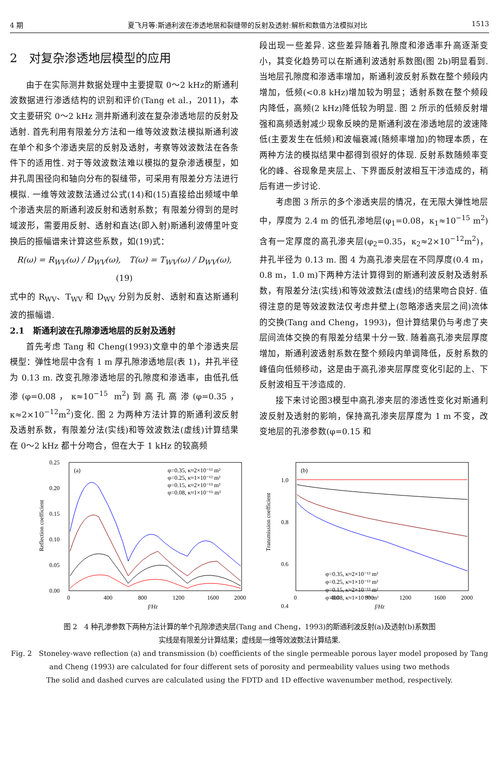4 期 夏飞月等:斯通利波在渗透地层和裂缝带的反射及透射:解析和数值方法模拟对比 1513
2　对复杂渗透地层模型的应用
由于在实际测井数据处理中主要提取 0～2 kHz的斯通利波数据进行渗透结构的识别和评价(Tang et al.，2011)，本文主要研究 0～2 kHz 测井斯通利波在复杂渗透地层的反射及透射. 首先利用有限差分方法和一维等效波数法模拟斯通利波在单个和多个渗透夹层的反射及透射，考察等效波数法在各条件下的适用性. 对于等效波数法难以模拟的复杂渗透模型，如井孔周围径向和轴向分布的裂缝带，可采用有限差分方法进行模拟. 一维等效波数法通过公式(14)和(15)直接给出频域中单个渗透夹层的斯通利波反射和透射系数；有限差分得到的是时域波形，需要用反射、透射和直达(即入射)斯通利波傅里叶变换后的振幅谱来计算这些系数，如(19)式：
R(ω) = R<sub>WV</sub>(ω) / D<sub>WV</sub>(ω),　T(ω) = T<sub>WV</sub>(ω) / D<sub>WV</sub>(ω),　(19)
式中的 R<sub>WV</sub>、T<sub>WV</sub> 和 D<sub>WV</sub> 分别为反射、透射和直达斯通利波的振幅谱.
2.1　斯通利波在孔隙渗透地层的反射及透射
首先考虑 Tang 和 Cheng(1993)文章中的单个渗透夹层模型：弹性地层中含有 1 m 厚孔隙渗透地层(表 1)，井孔半径为 0.13 m. 改变孔隙渗透地层的孔隙度和渗透率，由低孔低渗(φ=0.08，κ≈10<sup>−15</sup> m<sup>2</sup>)到高孔高渗(φ=0.35，κ≈2×10<sup>−12</sup>m<sup>2</sup>)变化. 图 2 为两种方法计算的斯通利波反射及透射系数，有限差分法(实线)和等效波数法(虚线)计算结果在 0～2 kHz 都十分吻合，但在大于 1 kHz 的较高频
段出现一些差异. 这些差异随着孔隙度和渗透率升高逐渐变小，其变化趋势可以在斯通利波透射系数图(图 2b)明显看到. 当地层孔隙度和渗透率增加，斯通利波反射系数在整个频段内增加，低频(<0.8 kHz)增加较为明显；透射系数在整个频段内降低，高频(2 kHz)降低较为明显. 图 2 所示的低频反射增强和高频透射减少现象反映的是斯通利波在渗透地层的波速降低(主要发生在低频)和波幅衰减(随频率增加)的物理本质，在两种方法的模拟结果中都得到很好的体现. 反射系数随频率变化的峰、谷现象是夹层上、下界面反射波相互干涉造成的，稍后有进一步讨论.
考虑图 3 所示的多个渗透夹层的情况，在无限大弹性地层中，厚度为 2.4 m 的低孔渗地层(φ<sub>1</sub>=0.08，κ<sub>1</sub>≈10<sup>−15</sup> m<sup>2</sup>)含有一定厚度的高孔渗夹层(φ<sub>2</sub>=0.35，κ<sub>2</sub>≈2×10<sup>−12</sup>m<sup>2</sup>)，井孔半径为 0.13 m. 图 4 为高孔渗夹层在不同厚度(0.4 m，0.8 m，1.0 m)下两种方法计算得到的斯通利波反射及透射系数，有限差分法(实线)和等效波数法(虚线)的结果吻合良好. 值得注意的是等效波数法仅考虑井壁上(忽略渗透夹层之间)流体的交换(Tang and Cheng，1993)，但计算结果仍与考虑了夹层间流体交换的有限差分结果十分一致. 随着高孔渗夹层厚度增加，斯通利波透射系数在整个频段内单调降低，反射系数的峰值向低频移动，这是由于高孔渗夹层厚度变化引起的上、下反射波相互干涉造成的.
接下来讨论图3模型中高孔渗夹层的渗透性变化对斯通利波反射及透射的影响，保持高孔渗夹层厚度为 1 m 不变，改变地层的孔渗参数(φ=0.15 和
0.25
0.20
0.15
0.10
0.05
0.00
0
400
800
1200
1600
2000
f/Hz
Reflection coefficient
(a)
φ=0.35, κ≈2×10⁻¹² m²
φ=0.25, κ≈1×10⁻¹² m²
φ=0.15, κ≈2×10⁻¹³ m²
φ=0.08, κ≈1×10⁻¹⁵ m²
1.0
0.8
0.6
0.4
0
400
800
1200
1600
2000
f/Hz
Transmission coefficient
(b)
φ=0.35, κ≈2×10⁻¹² m²
φ=0.25, κ≈1×10⁻¹² m²
φ=0.15, κ≈2×10⁻¹³ m²
φ=0.08, κ≈1×10⁻¹⁵ m²
图 2　4 种孔渗参数下两种方法计算的单个孔隙渗透夹层(Tang and Cheng，1993)的斯通利波反射(a)及透射(b)系数图
实线是有限差分计算结果；虚线是一维等效波数法计算结果.
Fig. 2　Stoneley-wave reflection (a) and transmission (b) coefficients of the single permeable porous layer model proposed by Tang and Cheng (1993) are calculated for four different sets of porosity and permeability values using two methods
The solid and dashed curves are calculated using the FDTD and 1D effective wavenumber method, respectively.